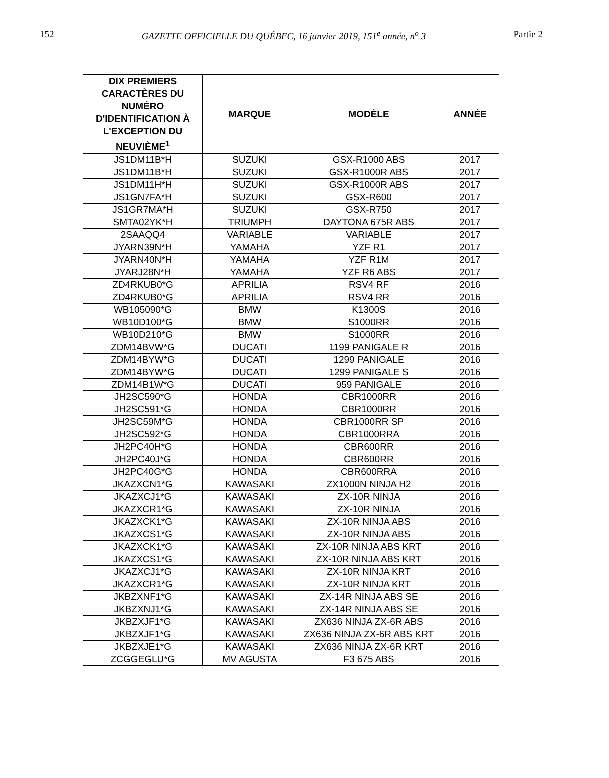152 GAZETTE OFFICIELLE DU QUÉBEC, 16 janvier 2019, 151<sup>e</sup> année, n<sup>o</sup> 3 Partie 2
| DIX PREMIERS CARACTÈRES DU NUMÉRO D'IDENTIFICATION À L'EXCEPTION DU NEUVIÈME<sup>1</sup> | MARQUE | MODÈLE | ANNÉE |
| --- | --- | --- | --- |
| JS1DM11B*H | SUZUKI | GSX-R1000 ABS | 2017 |
| JS1DM11B*H | SUZUKI | GSX-R1000R ABS | 2017 |
| JS1DM11H*H | SUZUKI | GSX-R1000R ABS | 2017 |
| JS1GN7FA*H | SUZUKI | GSX-R600 | 2017 |
| JS1GR7MA*H | SUZUKI | GSX-R750 | 2017 |
| SMTA02YK*H | TRIUMPH | DAYTONA 675R ABS | 2017 |
| 2SAAQQ4 | VARIABLE | VARIABLE | 2017 |
| JYARN39N*H | YAMAHA | YZF R1 | 2017 |
| JYARN40N*H | YAMAHA | YZF R1M | 2017 |
| JYARJ28N*H | YAMAHA | YZF R6 ABS | 2017 |
| ZD4RKUB0*G | APRILIA | RSV4 RF | 2016 |
| ZD4RKUB0*G | APRILIA | RSV4 RR | 2016 |
| WB105090*G | BMW | K1300S | 2016 |
| WB10D100*G | BMW | S1000RR | 2016 |
| WB10D210*G | BMW | S1000RR | 2016 |
| ZDM14BVW*G | DUCATI | 1199 PANIGALE R | 2016 |
| ZDM14BYW*G | DUCATI | 1299 PANIGALE | 2016 |
| ZDM14BYW*G | DUCATI | 1299 PANIGALE S | 2016 |
| ZDM14B1W*G | DUCATI | 959 PANIGALE | 2016 |
| JH2SC590*G | HONDA | CBR1000RR | 2016 |
| JH2SC591*G | HONDA | CBR1000RR | 2016 |
| JH2SC59M*G | HONDA | CBR1000RR SP | 2016 |
| JH2SC592*G | HONDA | CBR1000RRA | 2016 |
| JH2PC40H*G | HONDA | CBR600RR | 2016 |
| JH2PC40J*G | HONDA | CBR600RR | 2016 |
| JH2PC40G*G | HONDA | CBR600RRA | 2016 |
| JKAZXCN1*G | KAWASAKI | ZX1000N NINJA H2 | 2016 |
| JKAZXCJ1*G | KAWASAKI | ZX-10R NINJA | 2016 |
| JKAZXCR1*G | KAWASAKI | ZX-10R NINJA | 2016 |
| JKAZXCK1*G | KAWASAKI | ZX-10R NINJA ABS | 2016 |
| JKAZXCS1*G | KAWASAKI | ZX-10R NINJA ABS | 2016 |
| JKAZXCK1*G | KAWASAKI | ZX-10R NINJA ABS KRT | 2016 |
| JKAZXCS1*G | KAWASAKI | ZX-10R NINJA ABS KRT | 2016 |
| JKAZXCJ1*G | KAWASAKI | ZX-10R NINJA KRT | 2016 |
| JKAZXCR1*G | KAWASAKI | ZX-10R NINJA KRT | 2016 |
| JKBZXNF1*G | KAWASAKI | ZX-14R NINJA ABS SE | 2016 |
| JKBZXNJ1*G | KAWASAKI | ZX-14R NINJA ABS SE | 2016 |
| JKBZXJF1*G | KAWASAKI | ZX636 NINJA ZX-6R ABS | 2016 |
| JKBZXJF1*G | KAWASAKI | ZX636 NINJA ZX-6R ABS KRT | 2016 |
| JKBZXJE1*G | KAWASAKI | ZX636 NINJA ZX-6R KRT | 2016 |
| ZCGGEGLU*G | MV AGUSTA | F3 675 ABS | 2016 |